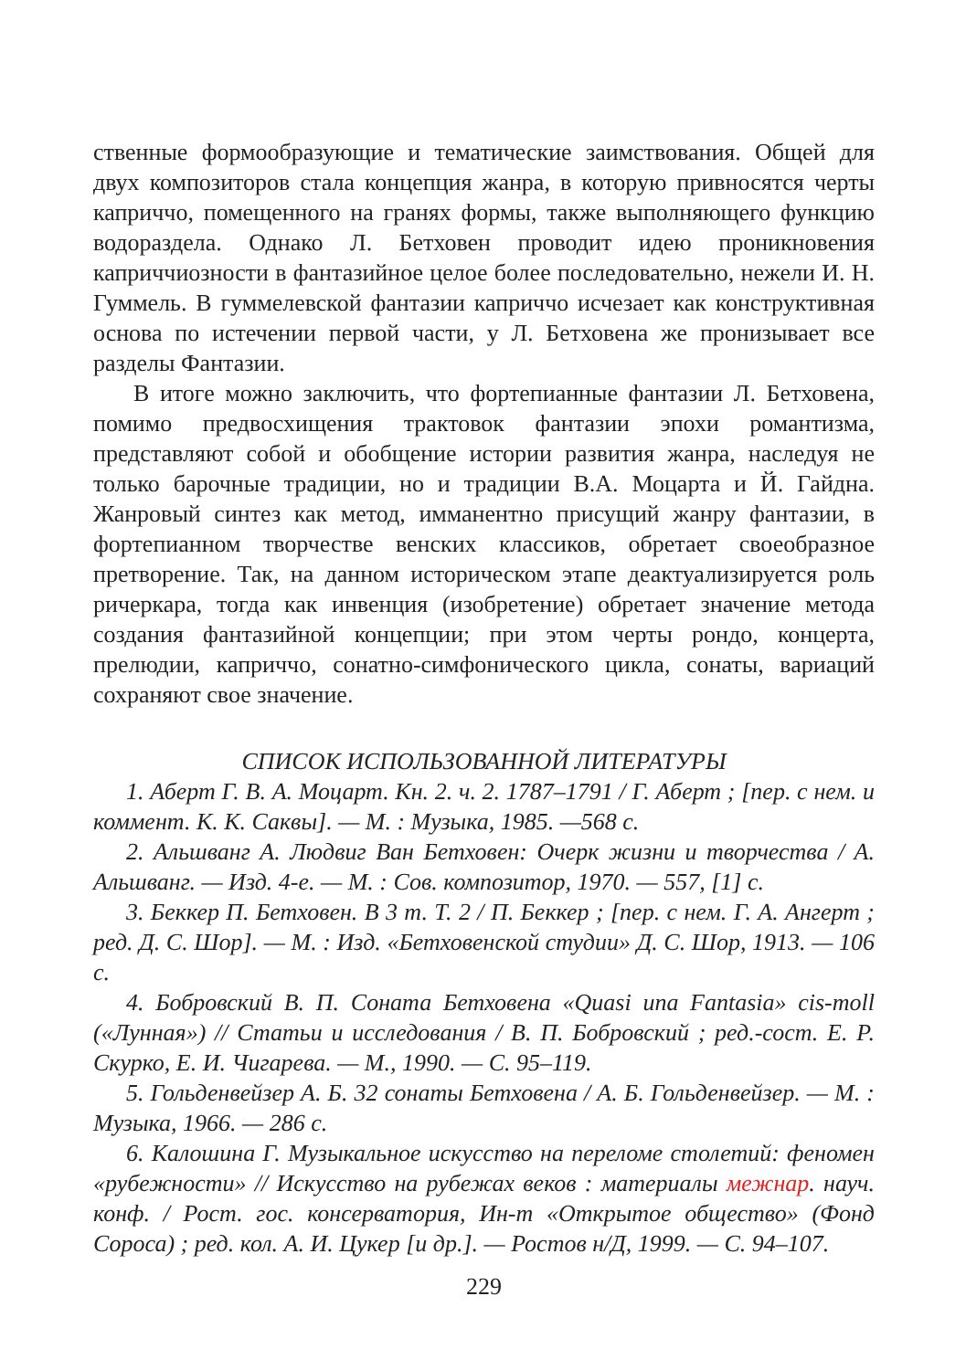ственные формообразующие и тематические заимствования. Общей для двух композиторов стала концепция жанра, в которую привносятся черты каприччо, помещенного на гранях формы, также выполняющего функцию водораздела. Однако Л. Бетховен проводит идею проникновения каприччиозности в фантазийное целое более последовательно, нежели И. Н. Гуммель. В гуммелевской фантазии каприччо исчезает как конструктивная основа по истечении первой части, у Л. Бетховена же пронизывает все разделы Фантазии.
В итоге можно заключить, что фортепианные фантазии Л. Бетховена, помимо предвосхищения трактовок фантазии эпохи романтизма, представляют собой и обобщение истории развития жанра, наследуя не только барочные традиции, но и традиции В.А. Моцарта и Й. Гайдна. Жанровый синтез как метод, имманентно присущий жанру фантазии, в фортепианном творчестве венских классиков, обретает своеобразное претворение. Так, на данном историческом этапе деактуализируется роль ричеркара, тогда как инвенция (изобретение) обретает значение метода создания фантазийной концепции; при этом черты рондо, концерта, прелюдии, каприччо, сонатно-симфонического цикла, сонаты, вариаций сохраняют свое значение.
СПИСОК ИСПОЛЬЗОВАННОЙ ЛИТЕРАТУРЫ
1. Аберт Г. В. А. Моцарт. Кн. 2. ч. 2. 1787–1791 / Г. Аберт ; [пер. с нем. и коммент. К. К. Саквы]. — М. : Музыка, 1985. —568 с.
2. Альшванг А. Людвиг Ван Бетховен: Очерк жизни и творчества / А. Альшванг. — Изд. 4-е. — М. : Сов. композитор, 1970. — 557, [1] с.
3. Беккер П. Бетховен. В 3 т. Т. 2 / П. Беккер ; [пер. с нем. Г. А. Ангерт ; ред. Д. С. Шор]. — М. : Изд. «Бетховенской студии» Д. С. Шор, 1913. — 106 с.
4. Бобровский В. П. Соната Бетховена «Quasi una Fantasia» cis-moll («Лунная») // Статьи и исследования / В. П. Бобровский ; ред.-сост. Е. Р. Скурко, Е. И. Чигарева. — М., 1990. — С. 95–119.
5. Гольденвейзер А. Б. 32 сонаты Бетховена / А. Б. Гольденвейзер. — М. : Музыка, 1966. — 286 с.
6. Калошина Г. Музыкальное искусство на переломе столетий: феномен «рубежности» // Искусство на рубежах веков : материалы межнар. науч. конф. / Рост. гос. консерватория, Ин-т «Открытое общество» (Фонд Сороса) ; ред. кол. А. И. Цукер [и др.]. — Ростов н/Д, 1999. — С. 94–107.
229